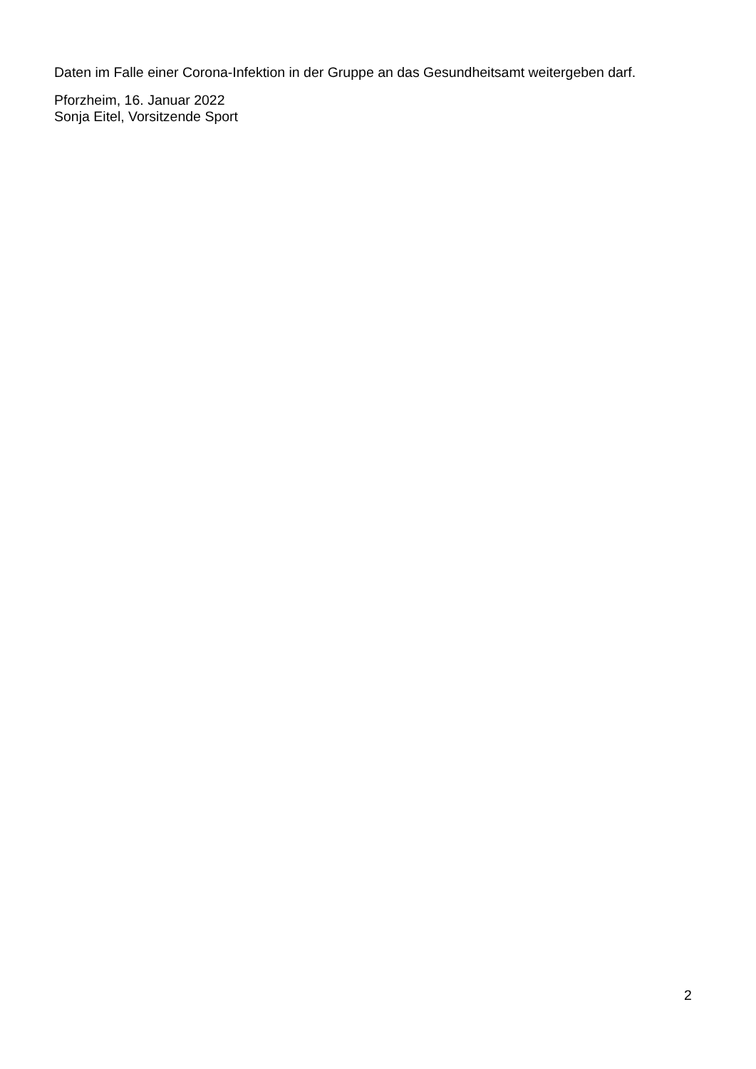Daten im Falle einer Corona-Infektion in der Gruppe an das Gesundheitsamt weitergeben darf.
Pforzheim, 16. Januar 2022
Sonja Eitel, Vorsitzende Sport
2